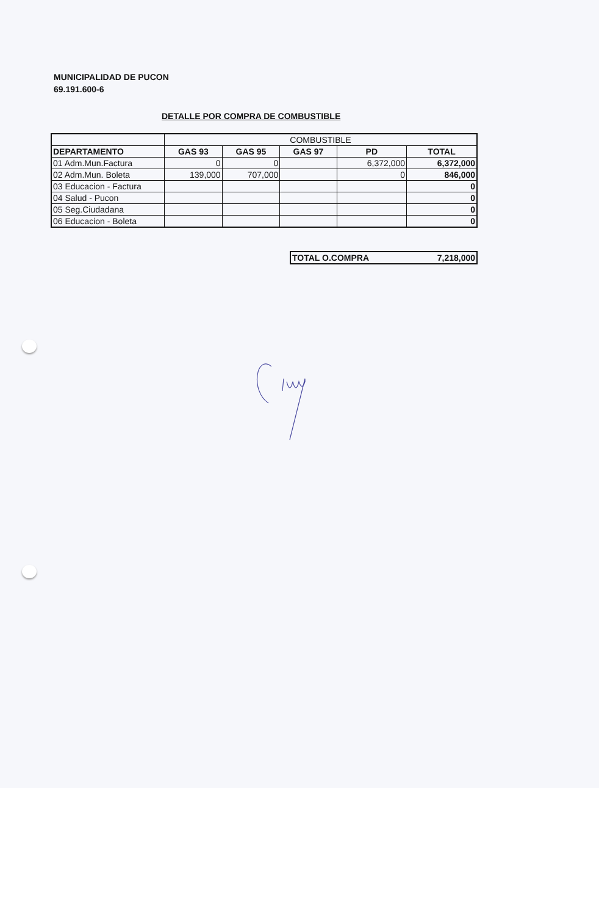MUNICIPALIDAD DE PUCON
69.191.600-6
DETALLE POR COMPRA DE COMBUSTIBLE
| | COMBUSTIBLE | | | | |
| --- | --- | --- | --- | --- | --- |
| DEPARTAMENTO | GAS 93 | GAS 95 | GAS 97 | PD | TOTAL |
| 01 Adm.Mun.Factura | 0 | 0 | | 6,372,000 | 6,372,000 |
| 02 Adm.Mun. Boleta | 139,000 | 707,000 | | 0 | 846,000 |
| 03 Educacion - Factura | | | | | 0 |
| 04 Salud - Pucon | | | | | 0 |
| 05 Seg.Ciudadana | | | | | 0 |
| 06 Educacion - Boleta | | | | | 0 |
| TOTAL O.COMPRA | 7,218,000 |